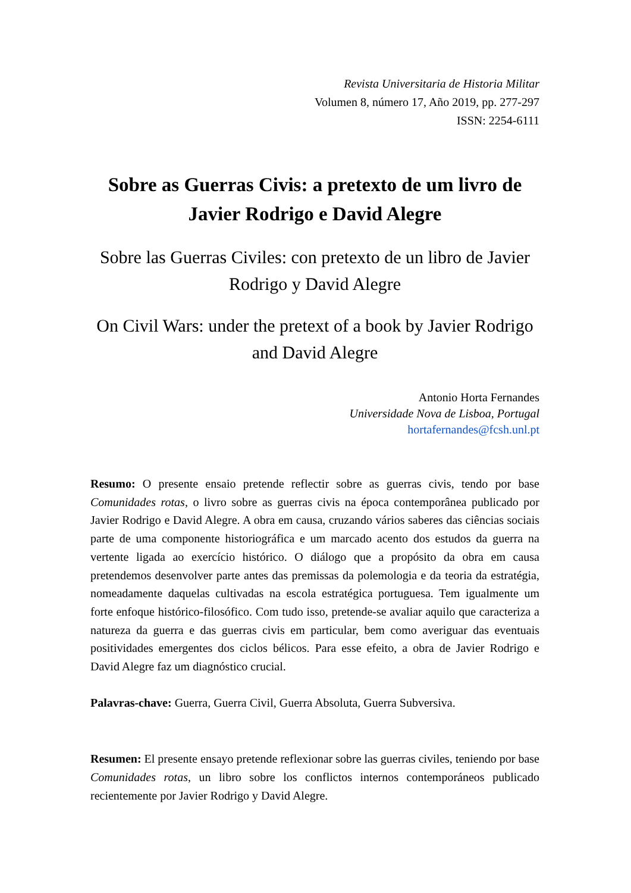Revista Universitaria de Historia Militar
Volumen 8, número 17, Año 2019, pp. 277-297
ISSN: 2254-6111
Sobre as Guerras Civis: a pretexto de um livro de Javier Rodrigo e David Alegre
Sobre las Guerras Civiles: con pretexto de un libro de Javier Rodrigo y David Alegre
On Civil Wars: under the pretext of a book by Javier Rodrigo and David Alegre
Antonio Horta Fernandes
Universidade Nova de Lisboa, Portugal
hortafernandes@fcsh.unl.pt
Resumo: O presente ensaio pretende reflectir sobre as guerras civis, tendo por base Comunidades rotas, o livro sobre as guerras civis na época contemporânea publicado por Javier Rodrigo e David Alegre. A obra em causa, cruzando vários saberes das ciências sociais parte de uma componente historiográfica e um marcado acento dos estudos da guerra na vertente ligada ao exercício histórico. O diálogo que a propósito da obra em causa pretendemos desenvolver parte antes das premissas da polemologia e da teoria da estratégia, nomeadamente daquelas cultivadas na escola estratégica portuguesa. Tem igualmente um forte enfoque histórico-filosófico. Com tudo isso, pretende-se avaliar aquilo que caracteriza a natureza da guerra e das guerras civis em particular, bem como averiguar das eventuais positividades emergentes dos ciclos bélicos. Para esse efeito, a obra de Javier Rodrigo e David Alegre faz um diagnóstico crucial.
Palavras-chave: Guerra, Guerra Civil, Guerra Absoluta, Guerra Subversiva.
Resumen: El presente ensayo pretende reflexionar sobre las guerras civiles, teniendo por base Comunidades rotas, un libro sobre los conflictos internos contemporáneos publicado recientemente por Javier Rodrigo y David Alegre.